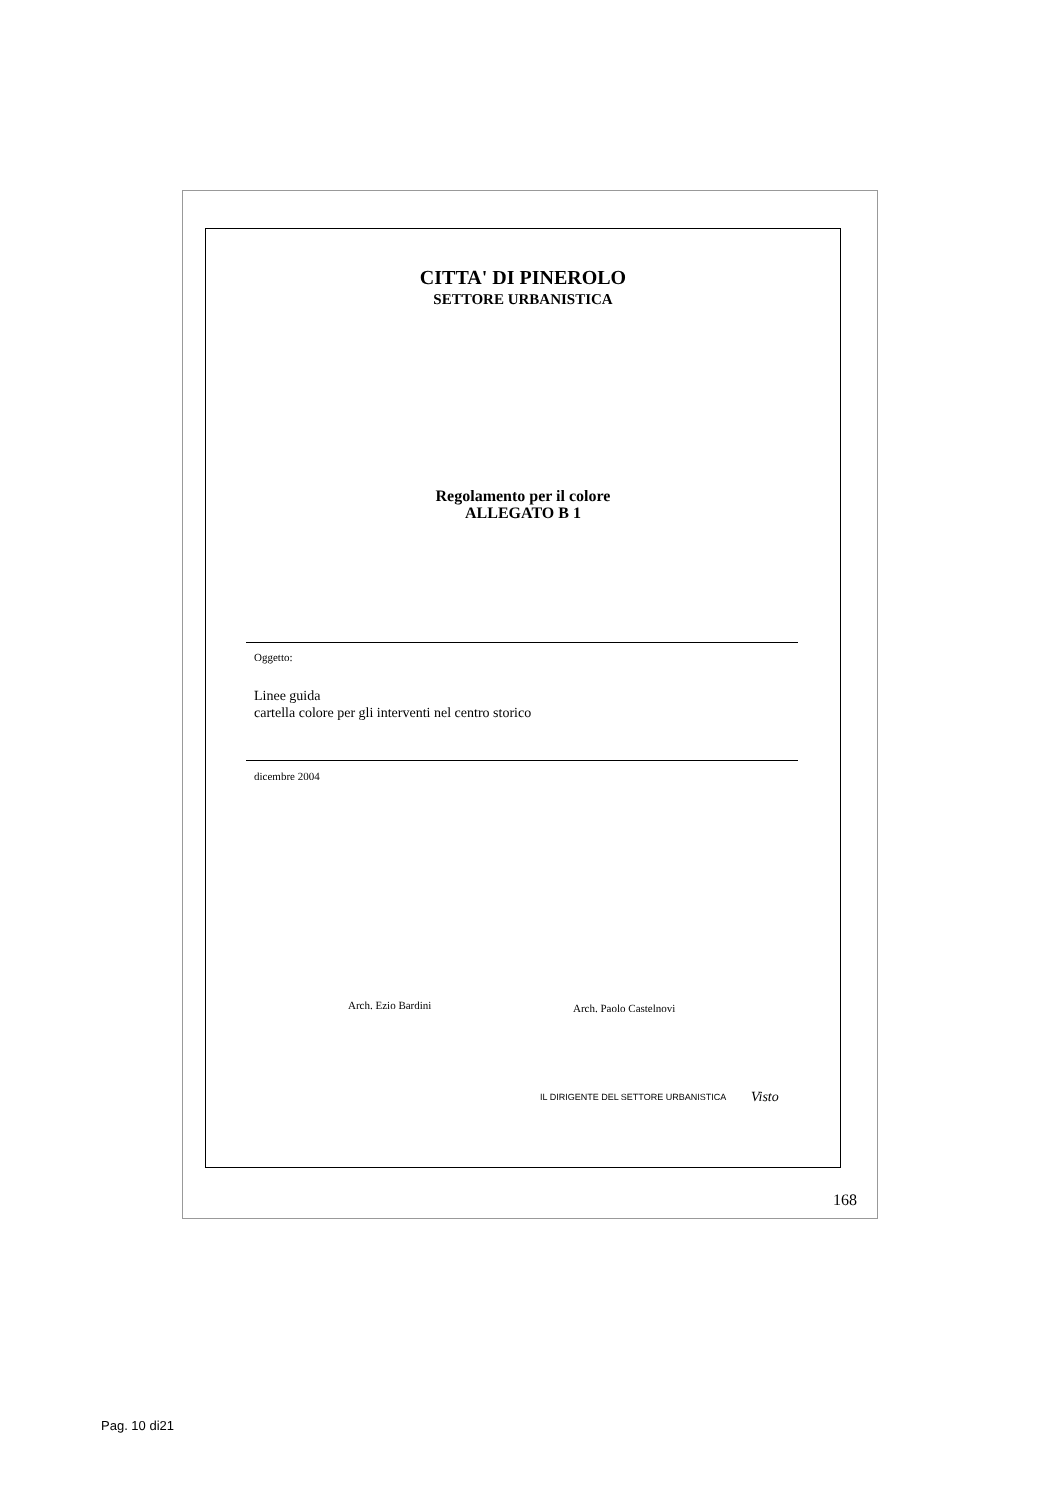CITTA' DI PINEROLO
SETTORE URBANISTICA
Regolamento per il colore
ALLEGATO B 1
Oggetto:
Linee guida
cartella colore per gli interventi nel centro storico
dicembre 2004
Arch. Ezio Bardini Arch. Paolo Castelnovi
IL DIRIGENTE DEL SETTORE URBANISTICA
Visto
168
Pag. 10 di21